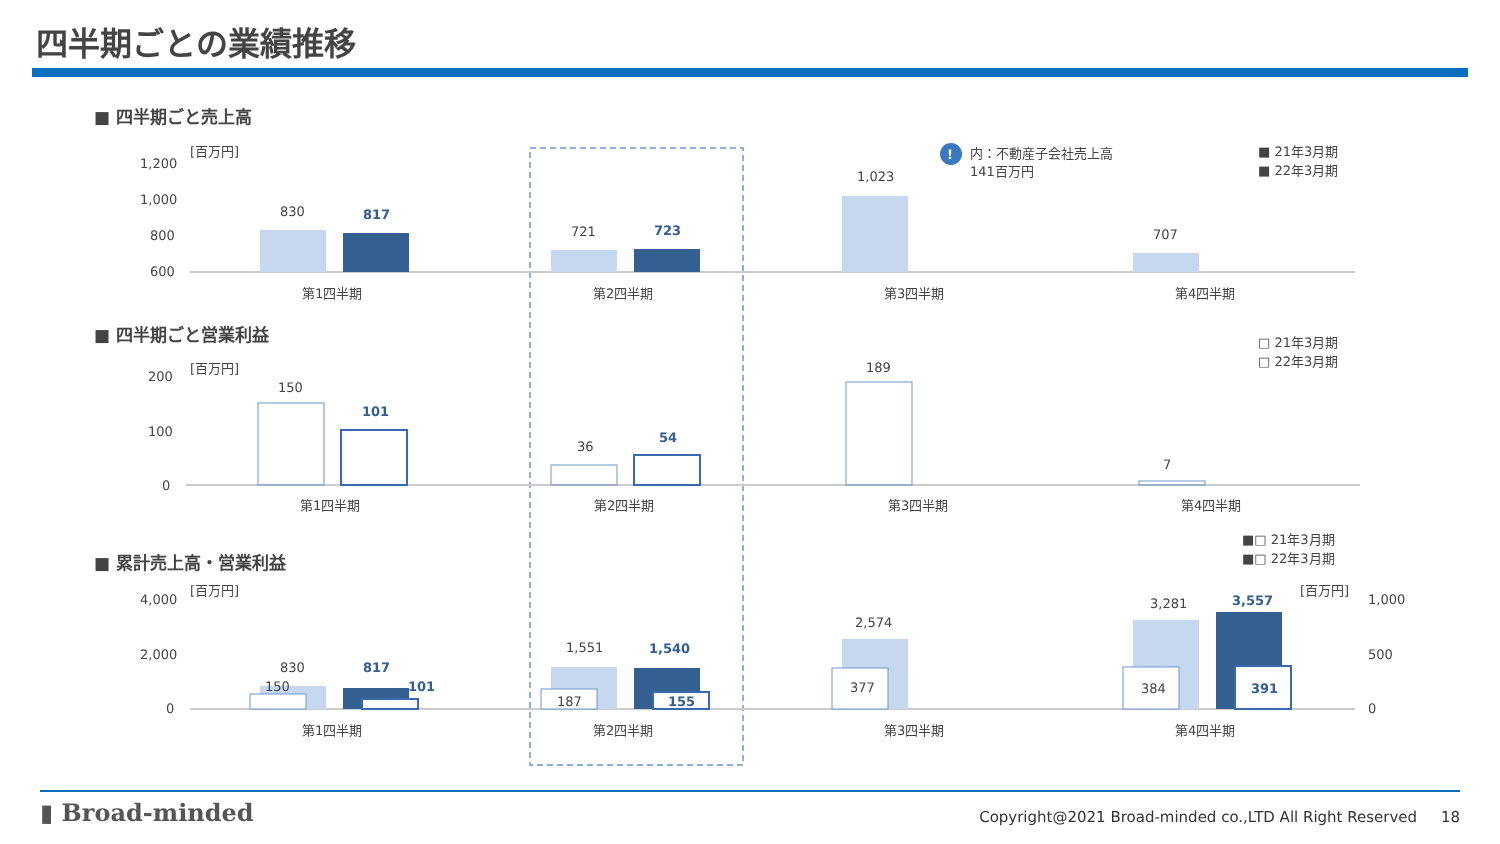四半期ごとの業績推移
■ 四半期ごと売上高
[百万円]
1,200
1,000
800
600
830
817
721
723
1,023
707
第1四半期
第2四半期
第3四半期
第4四半期
!
内：不動産子会社売上高
141百万円
■ 21年3月期
■ 22年3月期
■ 四半期ごと営業利益
[百万円]
200
100
0
150
101
36
54
189
7
第1四半期
第2四半期
第3四半期
第4四半期
□ 21年3月期
□ 22年3月期
■□ 21年3月期
■□ 22年3月期
■ 累計売上高・営業利益
[百万円]
[百万円]
4,000
2,000
0
1,000
500
0
830
817
150
101
1,551
1,540
187
155
2,574
377
3,281
3,557
384
391
第1四半期
第2四半期
第3四半期
第4四半期
▮ Broad-minded
Copyright@2021 Broad-minded co.,LTD All Right Reserved 18